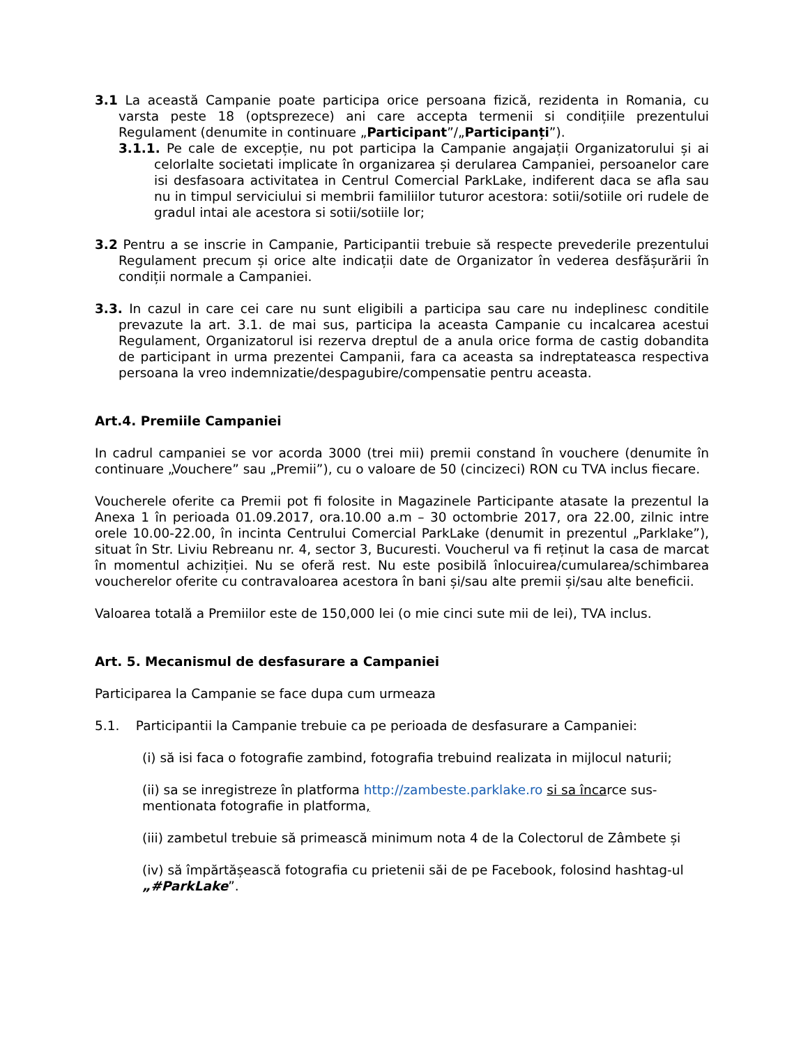3.1 La această Campanie poate participa orice persoana fizică, rezidenta in Romania, cu varsta peste 18 (optsprezece) ani care accepta termenii si condițiile prezentului Regulament (denumite in continuare „Participant”/„Participanți”).
3.1.1. Pe cale de excepție, nu pot participa la Campanie angajații Organizatorului și ai celorlalte societati implicate în organizarea și derularea Campaniei, persoanelor care isi desfasoara activitatea in Centrul Comercial ParkLake, indiferent daca se afla sau nu in timpul serviciului si membrii familiilor tuturor acestora: sotii/sotiile ori rudele de gradul intai ale acestora si sotii/sotiile lor;
3.2 Pentru a se inscrie in Campanie, Participantii trebuie să respecte prevederile prezentului Regulament precum și orice alte indicații date de Organizator în vederea desfășurării în condiții normale a Campaniei.
3.3. In cazul in care cei care nu sunt eligibili a participa sau care nu indeplinesc conditile prevazute la art. 3.1. de mai sus, participa la aceasta Campanie cu incalcarea acestui Regulament, Organizatorul isi rezerva dreptul de a anula orice forma de castig dobandita de participant in urma prezentei Campanii, fara ca aceasta sa indreptateasca respectiva persoana la vreo indemnizatie/despagubire/compensatie pentru aceasta.
Art.4. Premiile Campaniei
In cadrul campaniei se vor acorda 3000 (trei mii) premii constand în vouchere (denumite în continuare „Vouchere” sau „Premii”), cu o valoare de 50 (cincizeci) RON cu TVA inclus fiecare.
Voucherele oferite ca Premii pot fi folosite in Magazinele Participante atasate la prezentul la Anexa 1 în perioada 01.09.2017, ora.10.00 a.m – 30 octombrie 2017, ora 22.00, zilnic intre orele 10.00-22.00, în incinta Centrului Comercial ParkLake (denumit in prezentul „Parklake”), situat în Str. Liviu Rebreanu nr. 4, sector 3, Bucuresti. Voucherul va fi reținut la casa de marcat în momentul achiziției. Nu se oferă rest. Nu este posibilă înlocuirea/cumularea/schimbarea voucherelor oferite cu contravaloarea acestora în bani și/sau alte premii și/sau alte beneficii.
Valoarea totală a Premiilor este de 150,000 lei (o mie cinci sute mii de lei), TVA inclus.
Art. 5. Mecanismul de desfasurare a Campaniei
Participarea la Campanie se face dupa cum urmeaza
5.1. Participantii la Campanie trebuie ca pe perioada de desfasurare a Campaniei:
(i) să isi faca o fotografie zambind, fotografia trebuind realizata in mijlocul naturii;
(ii) sa se inregistreze în platforma http://zambeste.parklake.ro si sa încarce sus-mentionata fotografie in platforma,
(iii) zambetul trebuie să primească minimum nota 4 de la Colectorul de Zâmbete și
(iv) să împărtășească fotografia cu prietenii săi de pe Facebook, folosind hashtag-ul „#ParkLake”.